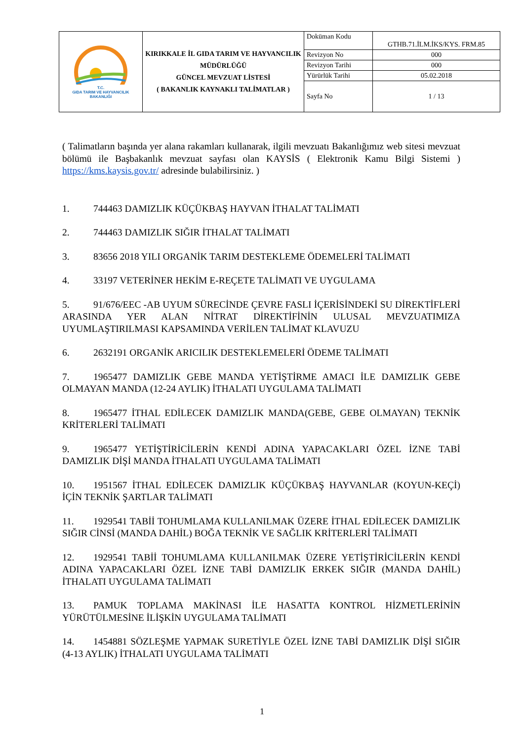| T.C. GIDA TARIM VE HAYVANCILIK BAKANLIĞI | KIRIKKALE İL GIDA TARIM VE HAYVANCILIK MÜDÜRLÜĞÜ GÜNCEL MEVZUAT LİSTESİ ( BAKANLIK KAYNAKLI TALİMATLAR ) | Doküman Kodu | GTHB.71.İLM.İKS/KYS. FRM.85 |
| | | Revizyon No | 000 |
| | | Revizyon Tarihi | 000 |
| | | Yürürlük Tarihi | 05.02.2018 |
| | | Sayfa No | 1 / 13 |
( Talimatların başında yer alana rakamları kullanarak, ilgili mevzuatı Bakanlığımız web sitesi mevzuat bölümü ile Başbakanlık mevzuat sayfası olan KAYSİS ( Elektronik Kamu Bilgi Sistemi ) https://kms.kaysis.gov.tr/ adresinde bulabilirsiniz. )
1. 744463 DAMIZLIK KÜÇÜKBAŞ HAYVAN İTHALAT TALİMATI
2. 744463 DAMIZLIK SIĞIR İTHALAT TALİMATI
3. 83656 2018 YILI ORGANİK TARIM DESTEKLEME ÖDEMELERİ TALİMATI
4. 33197 VETERİNER HEKİM E-REÇETE TALİMATI VE UYGULAMA
5. 91/676/EEC -AB UYUM SÜRECİNDE ÇEVRE FASLI İÇERİSİNDEKİ SU DİREKTİFLERİ ARASINDA YER ALAN NİTRAT DİREKTİFİNİN ULUSAL MEVZUATIMIZA UYUMLAŞTIRILMASI KAPSAMINDA VERİLEN TALİMAT KLAVUZU
6. 2632191 ORGANİK ARICILIK DESTEKLEMELERİ ÖDEME TALİMATI
7. 1965477 DAMIZLIK GEBE MANDA YETİŞTİRME AMACI İLE DAMIZLIK GEBE OLMAYAN MANDA (12-24 AYLIK) İTHALATI UYGULAMA TALİMATI
8. 1965477 İTHAL EDİLECEK DAMIZLIK MANDA(GEBE, GEBE OLMAYAN) TEKNİK KRİTERLERİ TALİMATI
9. 1965477 YETİŞTİRİCİLERİN KENDİ ADINA YAPACAKLARI ÖZEL İZNE TABİ DAMIZLIK DİŞİ MANDA İTHALATI UYGULAMA TALİMATI
10. 1951567 İTHAL EDİLECEK DAMIZLIK KÜÇÜKBAŞ HAYVANLAR (KOYUN-KEÇİ) İÇİN TEKNİK ŞARTLAR TALİMATI
11. 1929541 TABİİ TOHUMLAMA KULLANILMAK ÜZERE İTHAL EDİLECEK DAMIZLIK SIĞIR CİNSİ (MANDA DAHİL) BOĞA TEKNİK VE SAĞLIK KRİTERLERİ TALİMATI
12. 1929541 TABİİ TOHUMLAMA KULLANILMAK ÜZERE YETİŞTİRİCİLERİN KENDİ ADINA YAPACAKLARI ÖZEL İZNE TABİ DAMIZLIK ERKEK SIĞIR (MANDA DAHİL) İTHALATI UYGULAMA TALİMATI
13. PAMUK TOPLAMA MAKİNASI İLE HASATTA KONTROL HİZMETLERİNİN YÜRÜTÜLMESİNE İLİŞKİN UYGULAMA TALİMATI
14. 1454881 SÖZLEŞME YAPMAK SURETİYLE ÖZEL İZNE TABİ DAMIZLIK DİŞİ SIĞIR (4-13 AYLIK) İTHALATI UYGULAMA TALİMATI
1